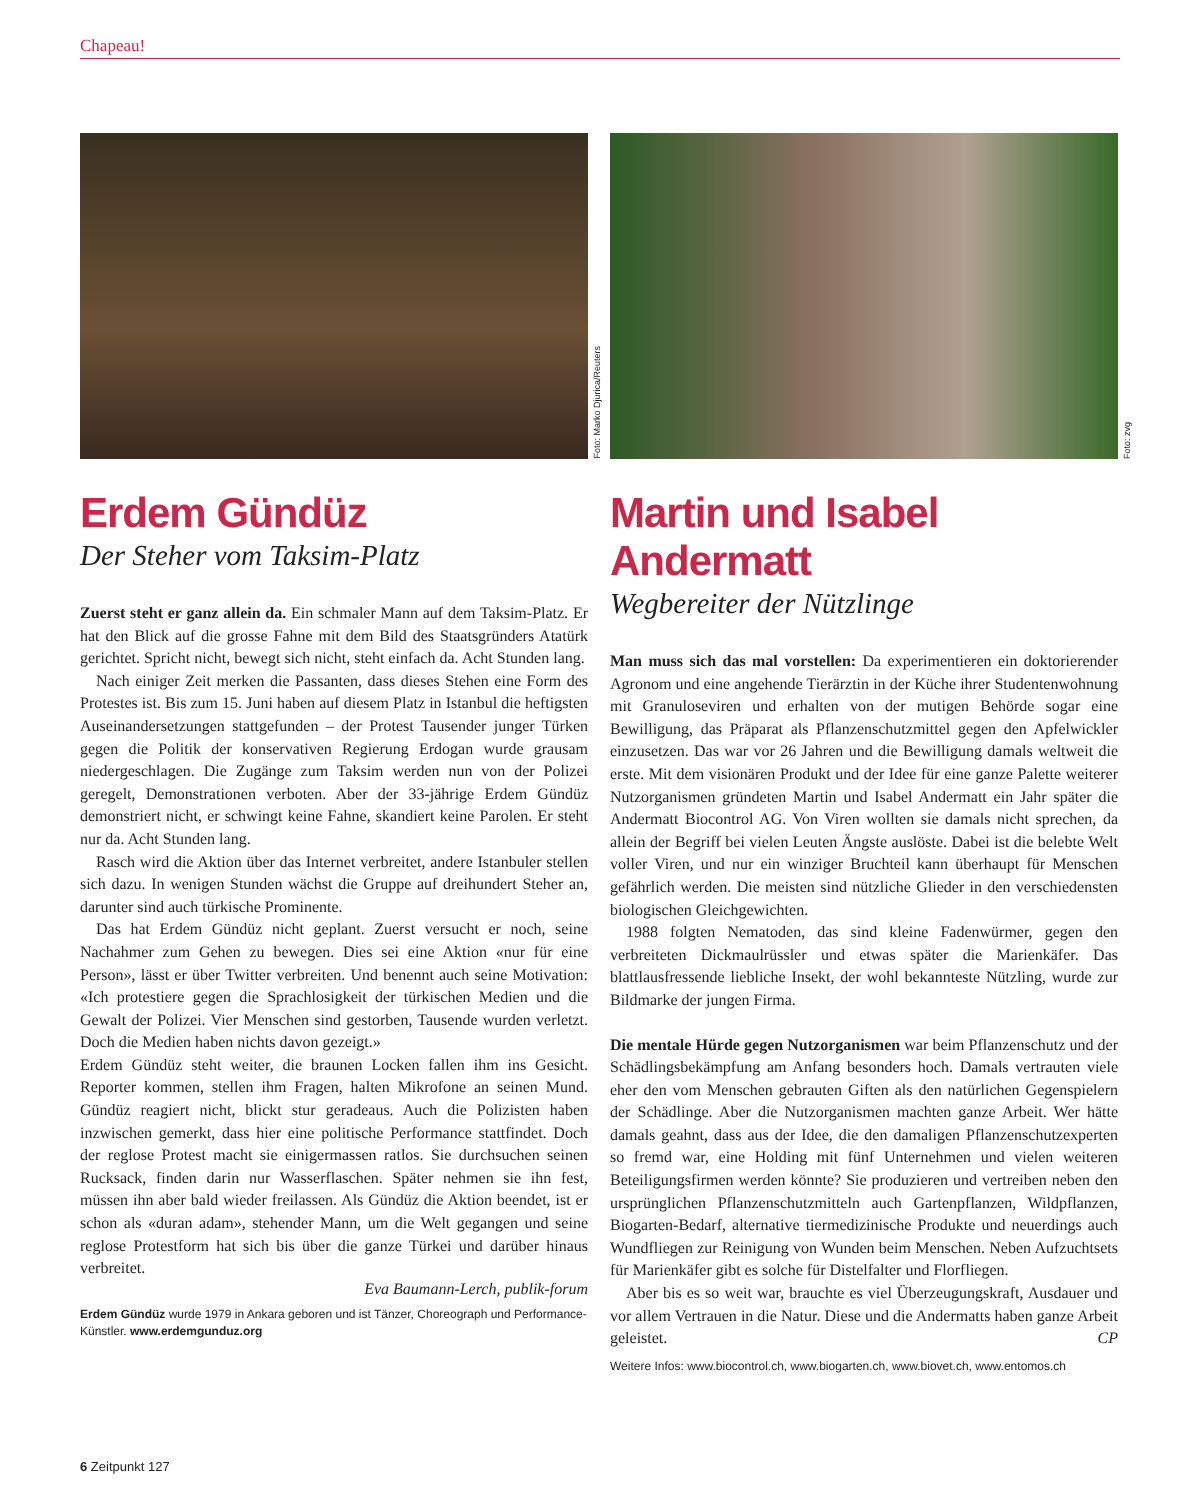Chapeau!
Foto: Marko Djurica/Reuters
Erdem Gündüz
Der Steher vom Taksim-Platz
Zuerst steht er ganz allein da. Ein schmaler Mann auf dem Taksim-Platz. Er hat den Blick auf die grosse Fahne mit dem Bild des Staatsgründers Atatürk gerichtet. Spricht nicht, bewegt sich nicht, steht einfach da. Acht Stunden lang.
Nach einiger Zeit merken die Passanten, dass dieses Stehen eine Form des Protestes ist. Bis zum 15. Juni haben auf diesem Platz in Istanbul die heftigsten Auseinandersetzungen stattgefunden – der Protest Tausender junger Türken gegen die Politik der konservativen Regierung Erdogan wurde grausam niedergeschlagen. Die Zugänge zum Taksim werden nun von der Polizei geregelt, Demonstrationen verboten. Aber der 33-jährige Erdem Gündüz demonstriert nicht, er schwingt keine Fahne, skandiert keine Parolen. Er steht nur da. Acht Stunden lang.
Rasch wird die Aktion über das Internet verbreitet, andere Istanbuler stellen sich dazu. In wenigen Stunden wächst die Gruppe auf dreihundert Steher an, darunter sind auch türkische Prominente.
Das hat Erdem Gündüz nicht geplant. Zuerst versucht er noch, seine Nachahmer zum Gehen zu bewegen. Dies sei eine Aktion «nur für eine Person», lässt er über Twitter verbreiten. Und benennt auch seine Motivation: «Ich protestiere gegen die Sprachlosigkeit der türkischen Medien und die Gewalt der Polizei. Vier Menschen sind gestorben, Tausende wurden verletzt. Doch die Medien haben nichts davon gezeigt.»
Erdem Gündüz steht weiter, die braunen Locken fallen ihm ins Gesicht. Reporter kommen, stellen ihm Fragen, halten Mikrofone an seinen Mund. Gündüz reagiert nicht, blickt stur geradeaus. Auch die Polizisten haben inzwischen gemerkt, dass hier eine politische Performance stattfindet. Doch der reglose Protest macht sie einigermassen ratlos. Sie durchsuchen seinen Rucksack, finden darin nur Wasserflaschen. Später nehmen sie ihn fest, müssen ihn aber bald wieder freilassen. Als Gündüz die Aktion beendet, ist er schon als «duran adam», stehender Mann, um die Welt gegangen und seine reglose Protestform hat sich bis über die ganze Türkei und darüber hinaus verbreitet.
Eva Baumann-Lerch, publik-forum
Erdem Gündüz wurde 1979 in Ankara geboren und ist Tänzer, Choreograph und Performance-Künstler. www.erdemgunduz.org
Foto: zvg
Martin und Isabel Andermatt
Wegbereiter der Nützlinge
Man muss sich das mal vorstellen: Da experimentieren ein doktorierender Agronom und eine angehende Tierärztin in der Küche ihrer Studentenwohnung mit Granuloseviren und erhalten von der mutigen Behörde sogar eine Bewilligung, das Präparat als Pflanzenschutzmittel gegen den Apfelwickler einzusetzen. Das war vor 26 Jahren und die Bewilligung damals weltweit die erste. Mit dem visionären Produkt und der Idee für eine ganze Palette weiterer Nutzorganismen gründeten Martin und Isabel Andermatt ein Jahr später die Andermatt Biocontrol AG. Von Viren wollten sie damals nicht sprechen, da allein der Begriff bei vielen Leuten Ängste auslöste. Dabei ist die belebte Welt voller Viren, und nur ein winziger Bruchteil kann überhaupt für Menschen gefährlich werden. Die meisten sind nützliche Glieder in den verschiedensten biologischen Gleichgewichten.
1988 folgten Nematoden, das sind kleine Fadenwürmer, gegen den verbreiteten Dickmaulrüssler und etwas später die Marienkäfer. Das blattlausfressende liebliche Insekt, der wohl bekannteste Nützling, wurde zur Bildmarke der jungen Firma.
Die mentale Hürde gegen Nutzorganismen war beim Pflanzenschutz und der Schädlingsbekämpfung am Anfang besonders hoch. Damals vertrauten viele eher den vom Menschen gebrauten Giften als den natürlichen Gegenspielern der Schädlinge. Aber die Nutzorganismen machten ganze Arbeit. Wer hätte damals geahnt, dass aus der Idee, die den damaligen Pflanzenschutzexperten so fremd war, eine Holding mit fünf Unternehmen und vielen weiteren Beteiligungsfirmen werden könnte? Sie produzieren und vertreiben neben den ursprünglichen Pflanzenschutzmitteln auch Gartenpflanzen, Wildpflanzen, Biogarten-Bedarf, alternative tiermedizinische Produkte und neuerdings auch Wundfliegen zur Reinigung von Wunden beim Menschen. Neben Aufzuchtsets für Marienkäfer gibt es solche für Distelfalter und Florfliegen.
Aber bis es so weit war, brauchte es viel Überzeugungskraft, Ausdauer und vor allem Vertrauen in die Natur. Diese und die Andermatts haben ganze Arbeit geleistet. CP
Weitere Infos: www.biocontrol.ch, www.biogarten.ch, www.biovet.ch, www.entomos.ch
6 Zeitpunkt 127